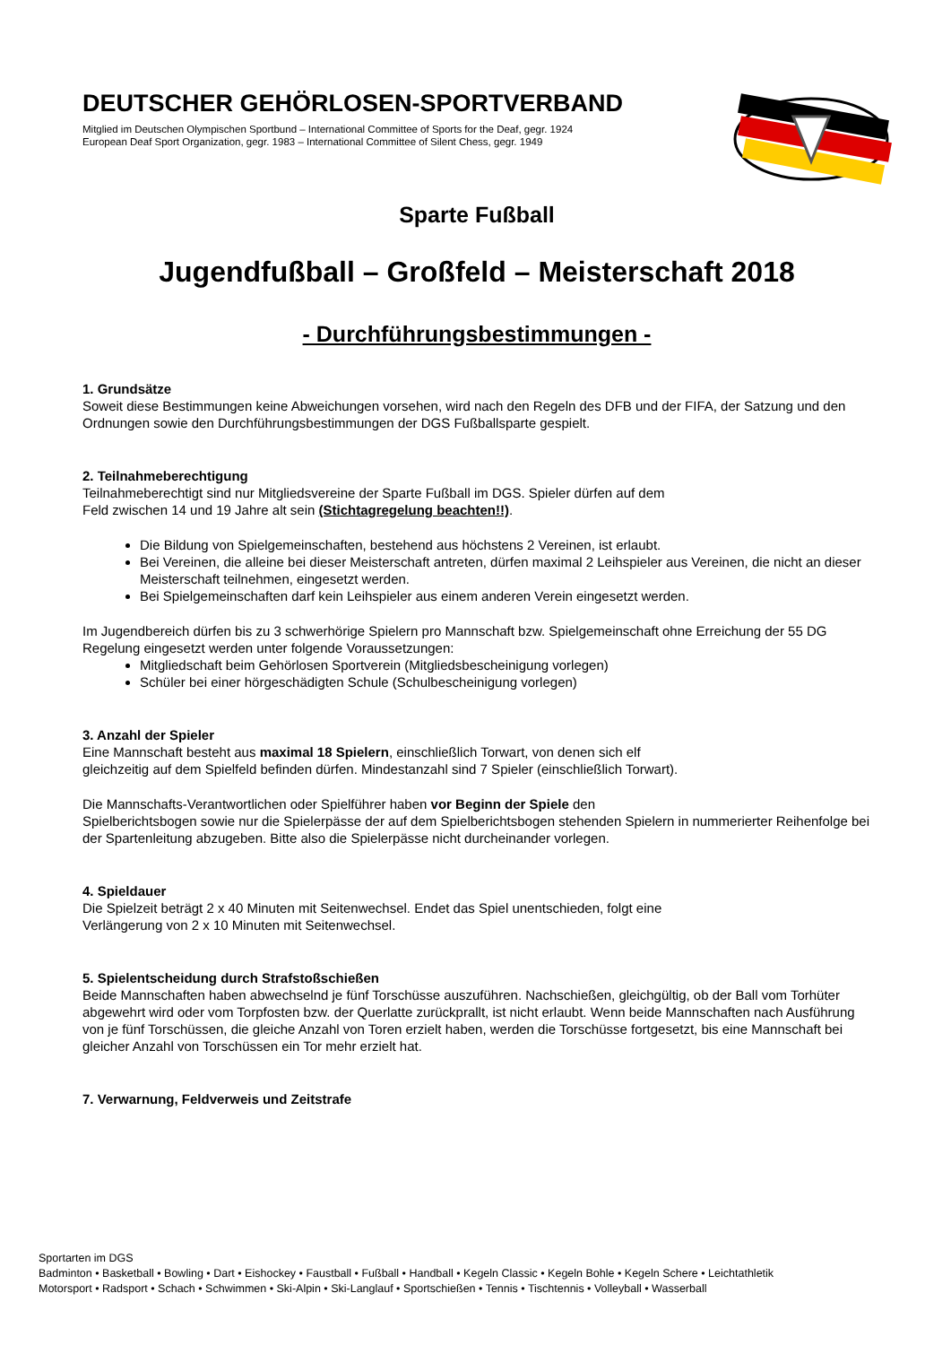DEUTSCHER GEHÖRLOSEN-SPORTVERBAND
Mitglied im Deutschen Olympischen Sportbund – International Committee of Sports for the Deaf, gegr. 1924
European Deaf Sport Organization, gegr. 1983 – International Committee of Silent Chess, gegr. 1949
Sparte Fußball
Jugendfußball – Großfeld – Meisterschaft 2018
- Durchführungsbestimmungen -
1. Grundsätze
Soweit diese Bestimmungen keine Abweichungen vorsehen, wird nach den Regeln des DFB und der FIFA, der Satzung und den Ordnungen sowie den Durchführungsbestimmungen der DGS Fußballsparte gespielt.
2. Teilnahmeberechtigung
Teilnahmeberechtigt sind nur Mitgliedsvereine der Sparte Fußball im DGS. Spieler dürfen auf dem
Feld zwischen 14 und 19 Jahre alt sein (Stichtagregelung beachten!!).
Die Bildung von Spielgemeinschaften, bestehend aus höchstens 2 Vereinen, ist erlaubt.
Bei Vereinen, die alleine bei dieser Meisterschaft antreten, dürfen maximal 2 Leihspieler aus Vereinen, die nicht an dieser Meisterschaft teilnehmen, eingesetzt werden.
Bei Spielgemeinschaften darf kein Leihspieler aus einem anderen Verein eingesetzt werden.
Im Jugendbereich dürfen bis zu 3 schwerhörige Spielern pro Mannschaft bzw. Spielgemeinschaft ohne Erreichung der 55 DG Regelung eingesetzt werden unter folgende Voraussetzungen:
Mitgliedschaft beim Gehörlosen Sportverein (Mitgliedsbescheinigung vorlegen)
Schüler bei einer hörgeschädigten Schule (Schulbescheinigung vorlegen)
3. Anzahl der Spieler
Eine Mannschaft besteht aus maximal 18 Spielern, einschließlich Torwart, von denen sich elf
gleichzeitig auf dem Spielfeld befinden dürfen. Mindestanzahl sind 7 Spieler (einschließlich Torwart).
Die Mannschafts-Verantwortlichen oder Spielführer haben vor Beginn der Spiele den
Spielberichtsbogen sowie nur die Spielerpässe der auf dem Spielberichtsbogen stehenden Spielern in nummerierter Reihenfolge bei der Spartenleitung abzugeben. Bitte also die Spielerpässe nicht durcheinander vorlegen.
4. Spieldauer
Die Spielzeit beträgt 2 x 40 Minuten mit Seitenwechsel. Endet das Spiel unentschieden, folgt eine
Verlängerung von 2 x 10 Minuten mit Seitenwechsel.
5. Spielentscheidung durch Strafstoßschießen
Beide Mannschaften haben abwechselnd je fünf Torschüsse auszuführen. Nachschießen, gleichgültig, ob der Ball vom Torhüter abgewehrt wird oder vom Torpfosten bzw. der Querlatte zurückprallt, ist nicht erlaubt. Wenn beide Mannschaften nach Ausführung von je fünf Torschüssen, die gleiche Anzahl von Toren erzielt haben, werden die Torschüsse fortgesetzt, bis eine Mannschaft bei gleicher Anzahl von Torschüssen ein Tor mehr erzielt hat.
7. Verwarnung, Feldverweis und Zeitstrafe
Sportarten im DGS
Badminton • Basketball • Bowling • Dart • Eishockey • Faustball • Fußball • Handball • Kegeln Classic • Kegeln Bohle • Kegeln Schere • Leichtathletik
Motorsport • Radsport • Schach • Schwimmen • Ski-Alpin • Ski-Langlauf • Sportschießen • Tennis • Tischtennis • Volleyball • Wasserball